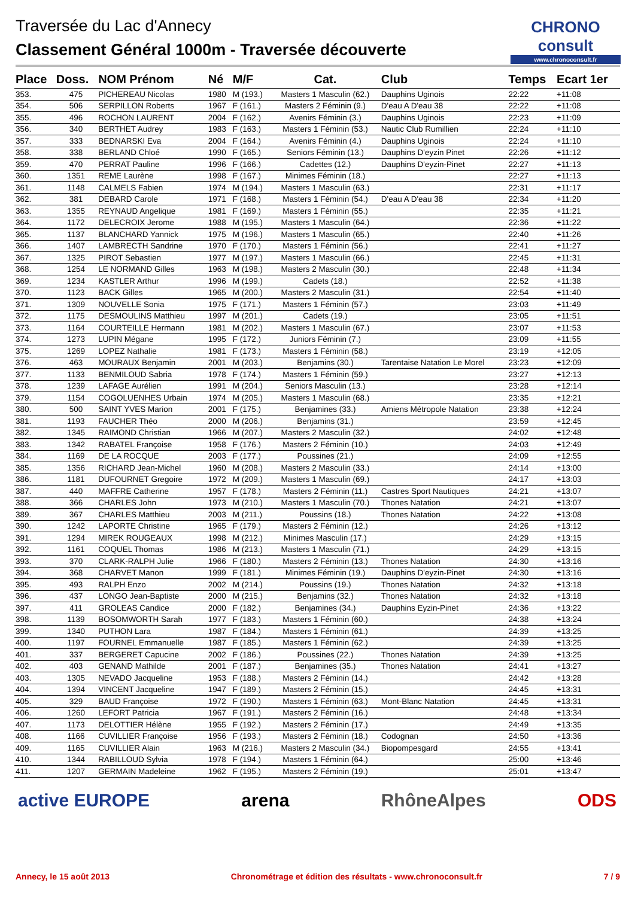Traversée du Lac d'Annecy
Classement Général 1000m - Traversée découverte
CHRONO consult
www.chronoconsult.fr
| Place | Doss. | NOM Prénom | Né | M/F | Cat. | Club | Temps | Ecart 1er |
| --- | --- | --- | --- | --- | --- | --- | --- | --- |
| 353. | 475 | PICHEREAU Nicolas | 1980 | M (193.) | Masters 1 Masculin (62.) | Dauphins Uginois | 22:22 | +11:08 |
| 354. | 506 | SERPILLON Roberts | 1967 | F (161.) | Masters 2 Féminin (9.) | D'eau A D'eau 38 | 22:22 | +11:08 |
| 355. | 496 | ROCHON LAURENT | 2004 | F (162.) | Avenirs Féminin (3.) | Dauphins Uginois | 22:23 | +11:09 |
| 356. | 340 | BERTHET Audrey | 1983 | F (163.) | Masters 1 Féminin (53.) | Nautic Club Rumillien | 22:24 | +11:10 |
| 357. | 333 | BEDNARSKI Eva | 2004 | F (164.) | Avenirs Féminin (4.) | Dauphins Uginois | 22:24 | +11:10 |
| 358. | 338 | BERLAND Chloé | 1990 | F (165.) | Seniors Féminin (13.) | Dauphins D'eyzin Pinet | 22:26 | +11:12 |
| 359. | 470 | PERRAT Pauline | 1996 | F (166.) | Cadettes (12.) | Dauphins D'eyzin-Pinet | 22:27 | +11:13 |
| 360. | 1351 | REME Laurène | 1998 | F (167.) | Minimes Féminin (18.) | | 22:27 | +11:13 |
| 361. | 1148 | CALMELS Fabien | 1974 | M (194.) | Masters 1 Masculin (63.) | | 22:31 | +11:17 |
| 362. | 381 | DEBARD Carole | 1971 | F (168.) | Masters 1 Féminin (54.) | D'eau A D'eau 38 | 22:34 | +11:20 |
| 363. | 1355 | REYNAUD Angelique | 1981 | F (169.) | Masters 1 Féminin (55.) | | 22:35 | +11:21 |
| 364. | 1172 | DELECROIX Jerome | 1988 | M (195.) | Masters 1 Masculin (64.) | | 22:36 | +11:22 |
| 365. | 1137 | BLANCHARD Yannick | 1975 | M (196.) | Masters 1 Masculin (65.) | | 22:40 | +11:26 |
| 366. | 1407 | LAMBRECTH Sandrine | 1970 | F (170.) | Masters 1 Féminin (56.) | | 22:41 | +11:27 |
| 367. | 1325 | PIROT Sebastien | 1977 | M (197.) | Masters 1 Masculin (66.) | | 22:45 | +11:31 |
| 368. | 1254 | LE NORMAND Gilles | 1963 | M (198.) | Masters 2 Masculin (30.) | | 22:48 | +11:34 |
| 369. | 1234 | KASTLER Arthur | 1996 | M (199.) | Cadets (18.) | | 22:52 | +11:38 |
| 370. | 1123 | BACK Gilles | 1965 | M (200.) | Masters 2 Masculin (31.) | | 22:54 | +11:40 |
| 371. | 1309 | NOUVELLE Sonia | 1975 | F (171.) | Masters 1 Féminin (57.) | | 23:03 | +11:49 |
| 372. | 1175 | DESMOULINS Matthieu | 1997 | M (201.) | Cadets (19.) | | 23:05 | +11:51 |
| 373. | 1164 | COURTEILLE Hermann | 1981 | M (202.) | Masters 1 Masculin (67.) | | 23:07 | +11:53 |
| 374. | 1273 | LUPIN Mégane | 1995 | F (172.) | Juniors Féminin (7.) | | 23:09 | +11:55 |
| 375. | 1269 | LOPEZ Nathalie | 1981 | F (173.) | Masters 1 Féminin (58.) | | 23:19 | +12:05 |
| 376. | 463 | MOURAUX Benjamin | 2001 | M (203.) | Benjamins (30.) | Tarentaise Natation Le Morel | 23:23 | +12:09 |
| 377. | 1133 | BENMILOUD Sabria | 1978 | F (174.) | Masters 1 Féminin (59.) | | 23:27 | +12:13 |
| 378. | 1239 | LAFAGE Aurélien | 1991 | M (204.) | Seniors Masculin (13.) | | 23:28 | +12:14 |
| 379. | 1154 | COGOLUENHES Urbain | 1974 | M (205.) | Masters 1 Masculin (68.) | | 23:35 | +12:21 |
| 380. | 500 | SAINT YVES Marion | 2001 | F (175.) | Benjamines (33.) | Amiens Métropole Natation | 23:38 | +12:24 |
| 381. | 1193 | FAUCHER Théo | 2000 | M (206.) | Benjamins (31.) | | 23:59 | +12:45 |
| 382. | 1345 | RAIMOND Christian | 1966 | M (207.) | Masters 2 Masculin (32.) | | 24:02 | +12:48 |
| 383. | 1342 | RABATEL Françoise | 1958 | F (176.) | Masters 2 Féminin (10.) | | 24:03 | +12:49 |
| 384. | 1169 | DE LA ROCQUE | 2003 | F (177.) | Poussines (21.) | | 24:09 | +12:55 |
| 385. | 1356 | RICHARD Jean-Michel | 1960 | M (208.) | Masters 2 Masculin (33.) | | 24:14 | +13:00 |
| 386. | 1181 | DUFOURNET Gregoire | 1972 | M (209.) | Masters 1 Masculin (69.) | | 24:17 | +13:03 |
| 387. | 440 | MAFFRE Catherine | 1957 | F (178.) | Masters 2 Féminin (11.) | Castres Sport Nautiques | 24:21 | +13:07 |
| 388. | 366 | CHARLES John | 1973 | M (210.) | Masters 1 Masculin (70.) | Thones Natation | 24:21 | +13:07 |
| 389. | 367 | CHARLES Matthieu | 2003 | M (211.) | Poussins (18.) | Thones Natation | 24:22 | +13:08 |
| 390. | 1242 | LAPORTE Christine | 1965 | F (179.) | Masters 2 Féminin (12.) | | 24:26 | +13:12 |
| 391. | 1294 | MIREK ROUGEAUX | 1998 | M (212.) | Minimes Masculin (17.) | | 24:29 | +13:15 |
| 392. | 1161 | COQUEL Thomas | 1986 | M (213.) | Masters 1 Masculin (71.) | | 24:29 | +13:15 |
| 393. | 370 | CLARK-RALPH Julie | 1966 | F (180.) | Masters 2 Féminin (13.) | Thones Natation | 24:30 | +13:16 |
| 394. | 368 | CHARVET Manon | 1999 | F (181.) | Minimes Féminin (19.) | Dauphins D'eyzin-Pinet | 24:30 | +13:16 |
| 395. | 493 | RALPH Enzo | 2002 | M (214.) | Poussins (19.) | Thones Natation | 24:32 | +13:18 |
| 396. | 437 | LONGO Jean-Baptiste | 2000 | M (215.) | Benjamins (32.) | Thones Natation | 24:32 | +13:18 |
| 397. | 411 | GROLEAS Candice | 2000 | F (182.) | Benjamines (34.) | Dauphins Eyzin-Pinet | 24:36 | +13:22 |
| 398. | 1139 | BOSOMWORTH Sarah | 1977 | F (183.) | Masters 1 Féminin (60.) | | 24:38 | +13:24 |
| 399. | 1340 | PUTHON Lara | 1987 | F (184.) | Masters 1 Féminin (61.) | | 24:39 | +13:25 |
| 400. | 1197 | FOURNEL Emmanuelle | 1987 | F (185.) | Masters 1 Féminin (62.) | | 24:39 | +13:25 |
| 401. | 337 | BERGERET Capucine | 2002 | F (186.) | Poussines (22.) | Thones Natation | 24:39 | +13:25 |
| 402. | 403 | GENAND Mathilde | 2001 | F (187.) | Benjamines (35.) | Thones Natation | 24:41 | +13:27 |
| 403. | 1305 | NEVADO Jacqueline | 1953 | F (188.) | Masters 2 Féminin (14.) | | 24:42 | +13:28 |
| 404. | 1394 | VINCENT Jacqueline | 1947 | F (189.) | Masters 2 Féminin (15.) | | 24:45 | +13:31 |
| 405. | 329 | BAUD Françoise | 1972 | F (190.) | Masters 1 Féminin (63.) | Mont-Blanc Natation | 24:45 | +13:31 |
| 406. | 1260 | LEFORT Patricia | 1967 | F (191.) | Masters 2 Féminin (16.) | | 24:48 | +13:34 |
| 407. | 1173 | DELOTTIER Hélène | 1955 | F (192.) | Masters 2 Féminin (17.) | | 24:49 | +13:35 |
| 408. | 1166 | CUVILLIER Françoise | 1956 | F (193.) | Masters 2 Féminin (18.) | Codognan | 24:50 | +13:36 |
| 409. | 1165 | CUVILLIER Alain | 1963 | M (216.) | Masters 2 Masculin (34.) | Biopompesgard | 24:55 | +13:41 |
| 410. | 1344 | RABILLOUD Sylvia | 1978 | F (194.) | Masters 1 Féminin (64.) | | 25:00 | +13:46 |
| 411. | 1207 | GERMAIN Madeleine | 1962 | F (195.) | Masters 2 Féminin (19.) | | 25:01 | +13:47 |
active EUROPE arena RhôneAlpes ODS
Annecy, le 15 août 2013 Chronométrage et édition des résultats - www.chronoconsult.fr 7 / 9